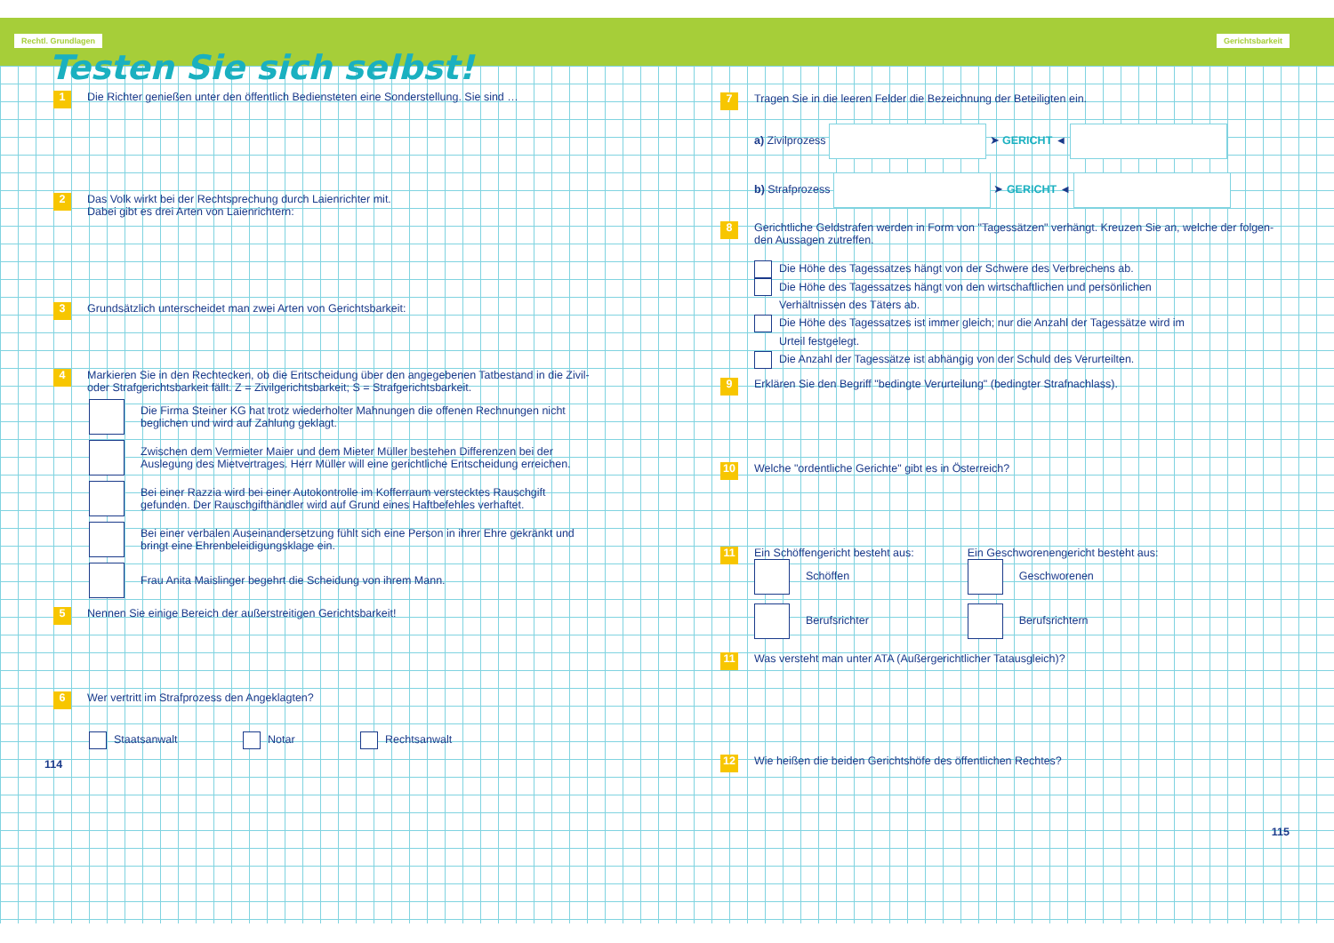Rechtl. Grundlagen
Testen Sie sich selbst!
1
Die Richter genießen unter den öffentlich Bediensteten eine Sonderstellung. Sie sind …
2
Das Volk wirkt bei der Rechtsprechung durch Laienrichter mit.
Dabei gibt es drei Arten von Laienrichtern:
3
Grundsätzlich unterscheidet man zwei Arten von Gerichtsbarkeit:
4
Markieren Sie in den Rechtecken, ob die Entscheidung über den angegebenen Tatbestand in die Zivil-
oder Strafgerichtsbarkeit fällt. Z = Zivilgerichtsbarkeit; S = Strafgerichtsbarkeit.
Die Firma Steiner KG hat trotz wiederholter Mahnungen die offenen Rechnungen nicht
beglichen und wird auf Zahlung geklagt.
Zwischen dem Vermieter Maier und dem Mieter Müller bestehen Differenzen bei der
Auslegung des Mietvertrages. Herr Müller will eine gerichtliche Entscheidung erreichen.
Bei einer Razzia wird bei einer Autokontrolle im Kofferraum verstecktes Rauschgift
gefunden. Der Rauschgifthändler wird auf Grund eines Haftbefehles verhaftet.
Bei einer verbalen Auseinandersetzung fühlt sich eine Person in ihrer Ehre gekränkt und
bringt eine Ehrenbeleidigungsklage ein.
Frau Anita Maislinger begehrt die Scheidung von ihrem Mann.
5
Nennen Sie einige Bereich der außerstreitigen Gerichtsbarkeit!
6
Wer vertritt im Strafprozess den Angeklagten?
Staatsanwalt Notar Rechtsanwalt
114
Gerichtsbarkeit
7
Tragen Sie in die leeren Felder die Bezeichnung der Beteiligten ein.
a) Zivilprozess ➤ GERICHT ◄
b) Strafprozess ➤ GERICHT ◄
8
Gerichtliche Geldstrafen werden in Form von "Tagessätzen" verhängt. Kreuzen Sie an, welche der folgen-
den Aussagen zutreffen.
Die Höhe des Tagessatzes hängt von der Schwere des Verbrechens ab.
Die Höhe des Tagessatzes hängt von den wirtschaftlichen und persönlichen
Verhältnissen des Täters ab.
Die Höhe des Tagessatzes ist immer gleich; nur die Anzahl der Tagessätze wird im
Urteil festgelegt.
Die Anzahl der Tagessätze ist abhängig von der Schuld des Verurteilten.
9
Erklären Sie den Begriff "bedingte Verurteilung" (bedingter Strafnachlass).
10
Welche "ordentliche Gerichte" gibt es in Österreich?
11
Ein Schöffengericht besteht aus:
Schöffen
Berufsrichter
Ein Geschworenengericht besteht aus:
Geschworenen
Berufsrichtern
11
Was versteht man unter ATA (Außergerichtlicher Tatausgleich)?
12
Wie heißen die beiden Gerichtshöfe des öffentlichen Rechtes?
115